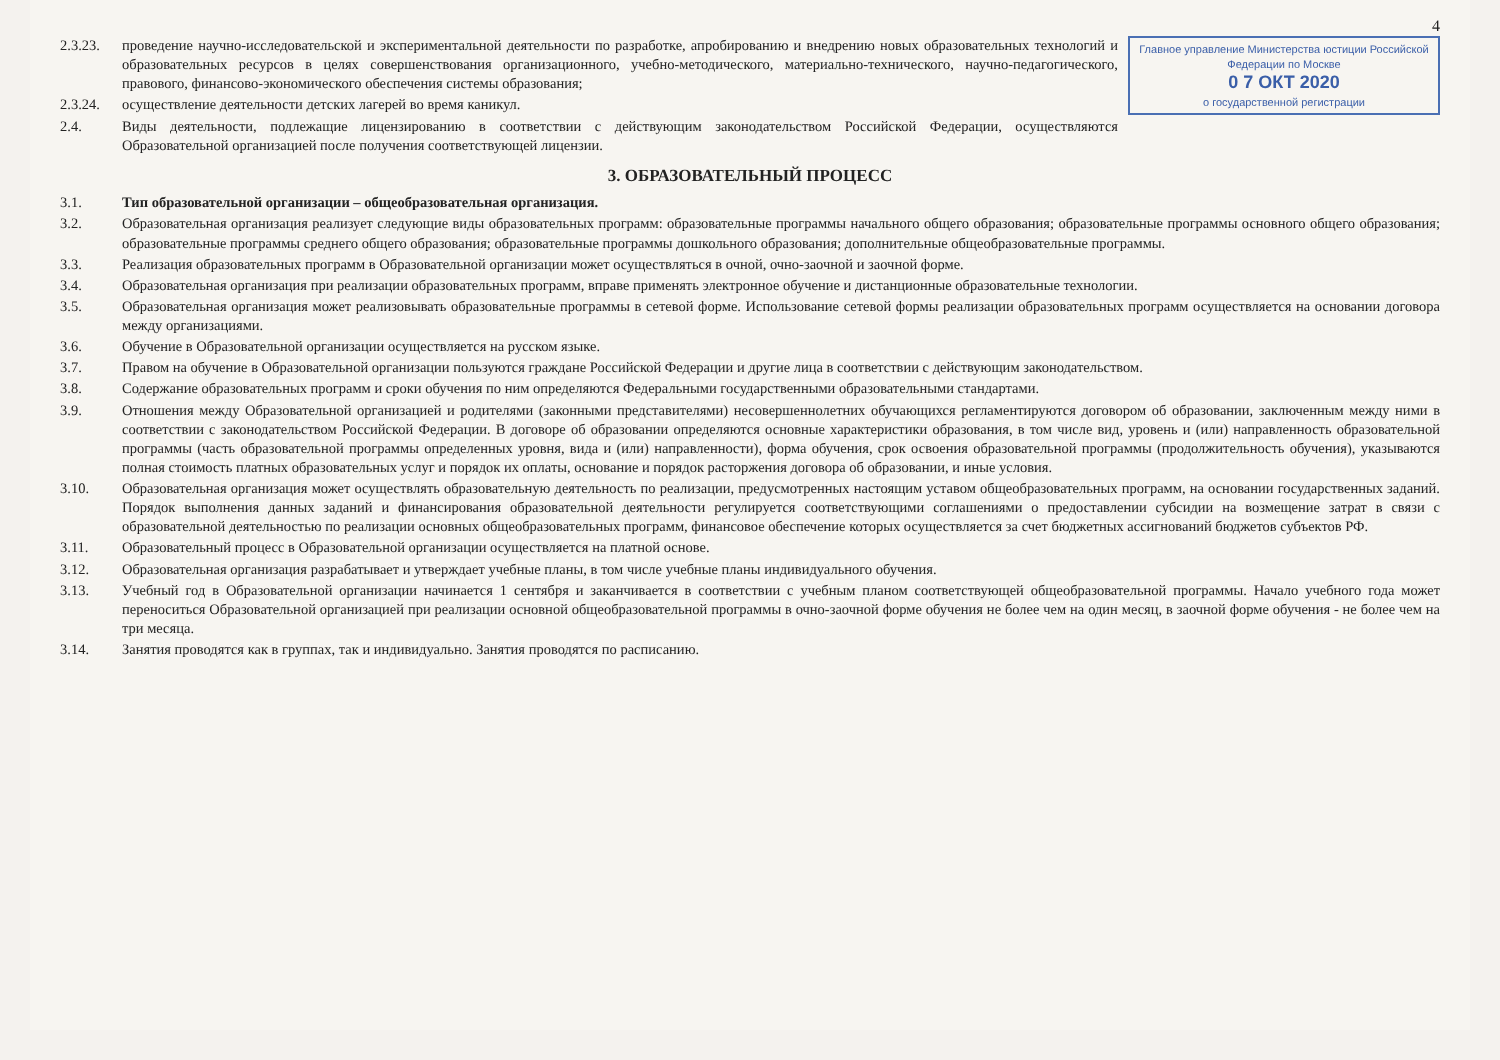4
Главное управление Министерства юстиции Российской Федерации по Москве
0 7 ОКТ 2020
о государственной регистрации
2.3.23.
проведение научно-исследовательской и экспериментальной деятельности по разработке, апробированию и внедрению новых образовательных технологий и образовательных ресурсов в целях совершенствования организационного, учебно-методического, материально-технического, научно-педагогического, правового, финансово-экономического обеспечения системы образования;
2.3.24.
осуществление деятельности детских лагерей во время каникул.
2.4.
Виды деятельности, подлежащие лицензированию в соответствии с действующим законодательством Российской Федерации, осуществляются Образовательной организацией после получения соответствующей лицензии.
3. ОБРАЗОВАТЕЛЬНЫЙ ПРОЦЕСС
3.1.
Тип образовательной организации – общеобразовательная организация.
3.2.
Образовательная организация реализует следующие виды образовательных программ: образовательные программы начального общего образования; образовательные программы основного общего образования; образовательные программы среднего общего образования; образовательные программы дошкольного образования; дополнительные общеобразовательные программы.
3.3.
Реализация образовательных программ в Образовательной организации может осуществляться в очной, очно-заочной и заочной форме.
3.4.
Образовательная организация при реализации образовательных программ, вправе применять электронное обучение и дистанционные образовательные технологии.
3.5.
Образовательная организация может реализовывать образовательные программы в сетевой форме. Использование сетевой формы реализации образовательных программ осуществляется на основании договора между организациями.
3.6.
Обучение в Образовательной организации осуществляется на русском языке.
3.7.
Правом на обучение в Образовательной организации пользуются граждане Российской Федерации и другие лица в соответствии с действующим законодательством.
3.8.
Содержание образовательных программ и сроки обучения по ним определяются Федеральными государственными образовательными стандартами.
3.9.
Отношения между Образовательной организацией и родителями (законными представителями) несовершеннолетних обучающихся регламентируются договором об образовании, заключенным между ними в соответствии с законодательством Российской Федерации. В договоре об образовании определяются основные характеристики образования, в том числе вид, уровень и (или) направленность образовательной программы (часть образовательной программы определенных уровня, вида и (или) направленности), форма обучения, срок освоения образовательной программы (продолжительность обучения), указываются полная стоимость платных образовательных услуг и порядок их оплаты, основание и порядок расторжения договора об образовании, и иные условия.
3.10.
Образовательная организация может осуществлять образовательную деятельность по реализации, предусмотренных настоящим уставом общеобразовательных программ, на основании государственных заданий. Порядок выполнения данных заданий и финансирования образовательной деятельности регулируется соответствующими соглашениями о предоставлении субсидии на возмещение затрат в связи с образовательной деятельностью по реализации основных общеобразовательных программ, финансовое обеспечение которых осуществляется за счет бюджетных ассигнований бюджетов субъектов РФ.
3.11.
Образовательный процесс в Образовательной организации осуществляется на платной основе.
3.12.
Образовательная организация разрабатывает и утверждает учебные планы, в том числе учебные планы индивидуального обучения.
3.13.
Учебный год в Образовательной организации начинается 1 сентября и заканчивается в соответствии с учебным планом соответствующей общеобразовательной программы. Начало учебного года может переноситься Образовательной организацией при реализации основной общеобразовательной программы в очно-заочной форме обучения не более чем на один месяц, в заочной форме обучения - не более чем на три месяца.
3.14.
Занятия проводятся как в группах, так и индивидуально. Занятия проводятся по расписанию.